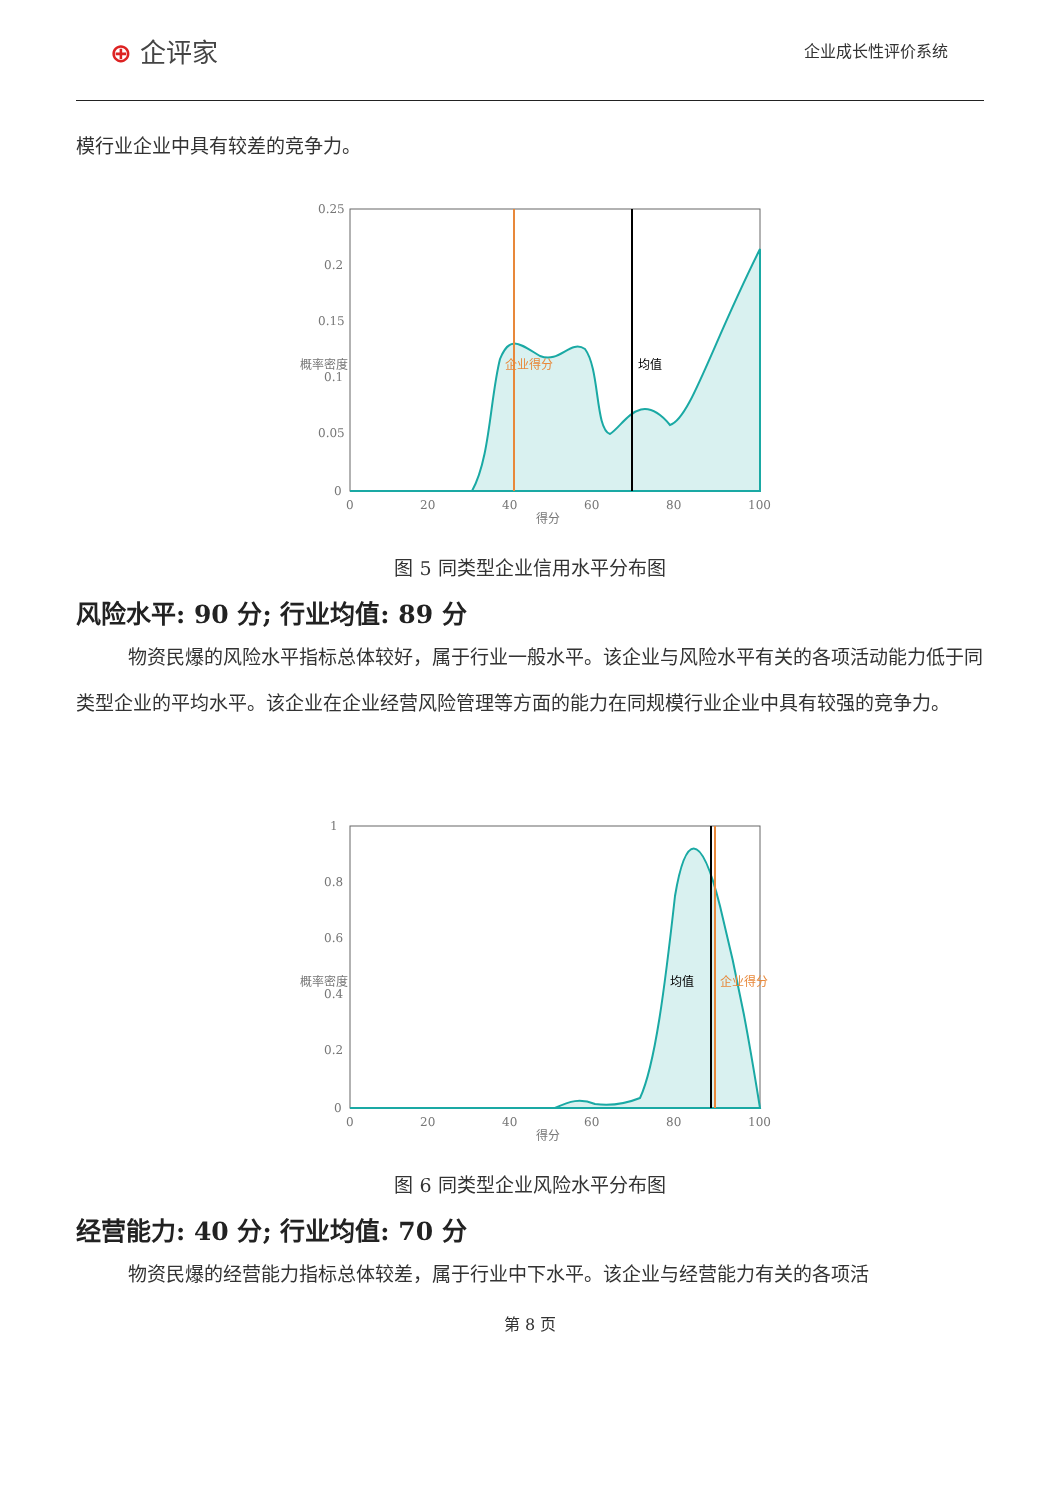⊕ 企评家
企业成长性评价系统
模行业企业中具有较差的竞争力。
0.25
0.2
0.15
0.1
0.05
0
0
20
40
60
80
100
得分
概率密度
企业得分
均值
图 5 同类型企业信用水平分布图
风险水平: 90 分; 行业均值: 89 分
物资民爆的风险水平指标总体较好，属于行业一般水平。该企业与风险水平有关的各项活动能力低于同类型企业的平均水平。该企业在企业经营风险管理等方面的能力在同规模行业企业中具有较强的竞争力。
1
0.8
0.6
0.4
0.2
0
0
20
40
60
80
100
得分
概率密度
均值
企业得分
图 6 同类型企业风险水平分布图
经营能力: 40 分; 行业均值: 70 分
物资民爆的经营能力指标总体较差，属于行业中下水平。该企业与经营能力有关的各项活
第 8 页